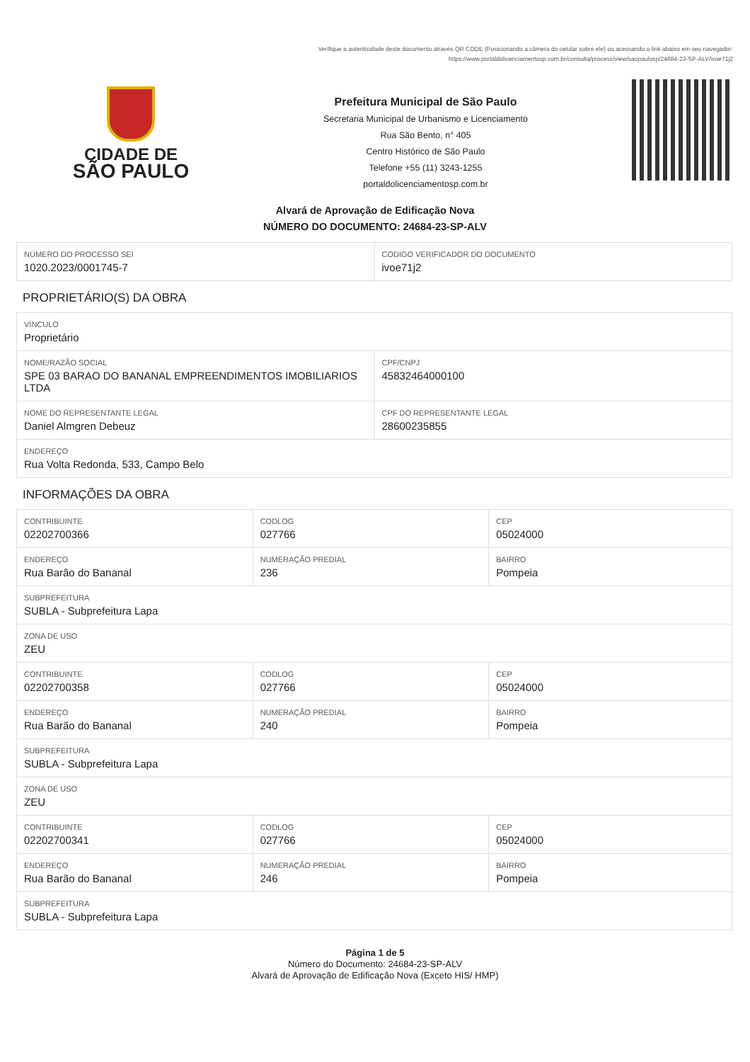Verifique a autenticidade deste documento através QR CODE (Posicionando a câmera do celular sobre ele) ou acessando o link abaixo em seu navegador:
https://www.portaldolicenciamentosp.com.br/consulta/process/view/saopaulosp/24684-23-SP-ALV/ivoe71j2
CIDADE DE
SÃO PAULO
Prefeitura Municipal de São Paulo
Secretaria Municipal de Urbanismo e Licenciamento
Rua São Bento, n° 405
Centro Histórico de São Paulo
Telefone +55 (11) 3243-1255
portaldolicenciamentosp.com.br
Alvará de Aprovação de Edificação Nova
NÚMERO DO DOCUMENTO: 24684-23-SP-ALV
| NÚMERO DO PROCESSO SEI 1020.2023/0001745-7 | CÓDIGO VERIFICADOR DO DOCUMENTO ivoe71j2 |
PROPRIETÁRIO(S) DA OBRA
| VÍNCULO Proprietário | |
| NOME/RAZÃO SOCIAL SPE 03 BARAO DO BANANAL EMPREENDIMENTOS IMOBILIARIOS LTDA | CPF/CNPJ 45832464000100 |
| NOME DO REPRESENTANTE LEGAL Daniel Almgren Debeuz | CPF DO REPRESENTANTE LEGAL 28600235855 |
| ENDEREÇO Rua Volta Redonda, 533, Campo Belo | |
INFORMAÇÕES DA OBRA
| CONTRIBUINTE 02202700366 | CODLOG 027766 | CEP 05024000 |
| ENDEREÇO Rua Barão do Bananal | NUMERAÇÃO PREDIAL 236 | BAIRRO Pompeia |
| SUBPREFEITURA SUBLA - Subprefeitura Lapa | | |
| ZONA DE USO ZEU | | |
| CONTRIBUINTE 02202700358 | CODLOG 027766 | CEP 05024000 |
| ENDEREÇO Rua Barão do Bananal | NUMERAÇÃO PREDIAL 240 | BAIRRO Pompeia |
| SUBPREFEITURA SUBLA - Subprefeitura Lapa | | |
| ZONA DE USO ZEU | | |
| CONTRIBUINTE 02202700341 | CODLOG 027766 | CEP 05024000 |
| ENDEREÇO Rua Barão do Bananal | NUMERAÇÃO PREDIAL 246 | BAIRRO Pompeia |
| SUBPREFEITURA SUBLA - Subprefeitura Lapa | | |
Página 1 de 5
Número do Documento: 24684-23-SP-ALV
Alvará de Aprovação de Edificação Nova (Exceto HIS/ HMP)